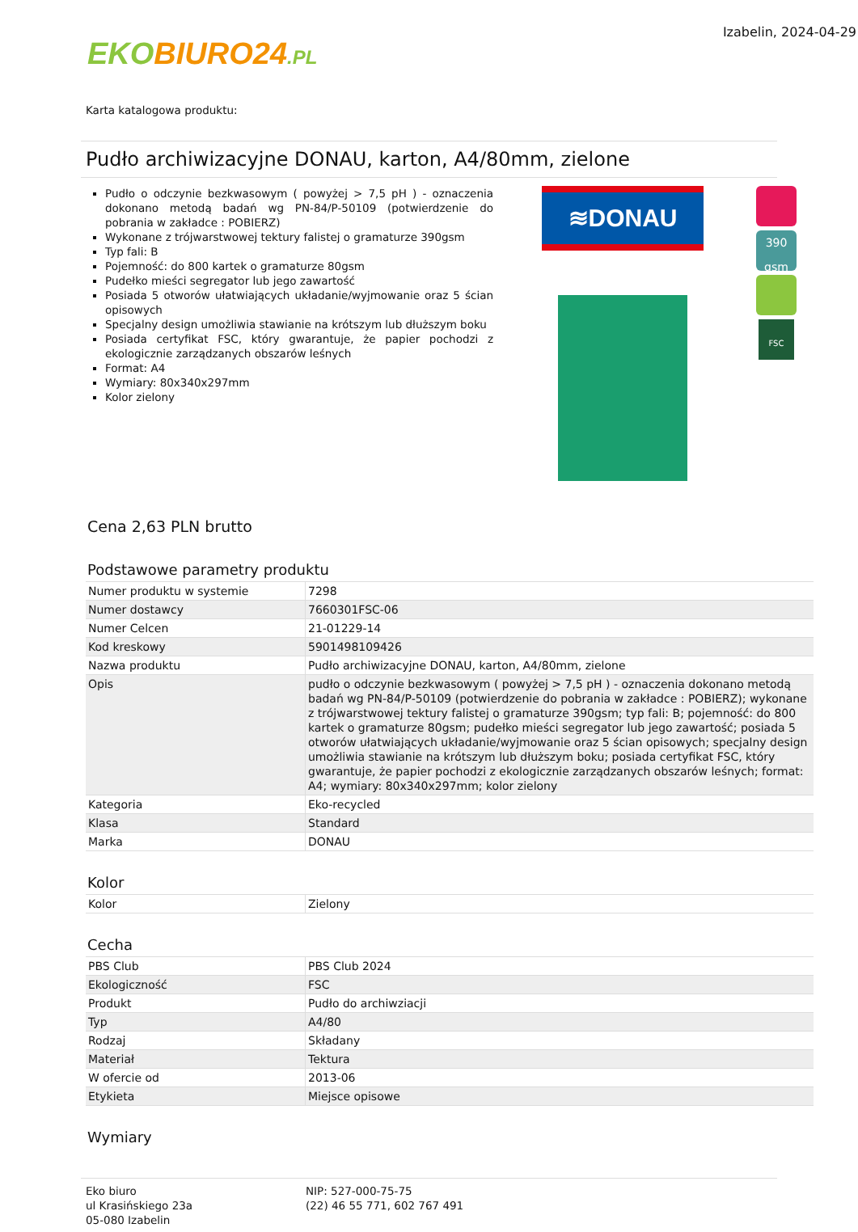EKO BIURO24.PL
Izabelin, 2024-04-29
Karta katalogowa produktu:
Pudło archiwizacyjne DONAU, karton, A4/80mm, zielone
Pudło o odczynie bezkwasowym ( powyżej > 7,5 pH ) - oznaczenia dokonano metodą badań wg PN-84/P-50109 (potwierdzenie do pobrania w zakładce : POBIERZ)
Wykonane z trójwarstwowej tektury falistej o gramaturze 390gsm
Typ fali: B
Pojemność: do 800 kartek o gramaturze 80gsm
Pudełko mieści segregator lub jego zawartość
Posiada 5 otworów ułatwiających układanie/wyjmowanie oraz 5 ścian opisowych
Specjalny design umożliwia stawianie na krótszym lub dłuższym boku
Posiada certyfikat FSC, który gwarantuje, że papier pochodzi z ekologicznie zarządzanych obszarów leśnych
Format: A4
Wymiary: 80x340x297mm
Kolor zielony
≋DONAU
390 gsm
FSC
Cena 2,63 PLN brutto
Podstawowe parametry produktu
| Numer produktu w systemie | 7298 |
| Numer dostawcy | 7660301FSC-06 |
| Numer Celcen | 21-01229-14 |
| Kod kreskowy | 5901498109426 |
| Nazwa produktu | Pudło archiwizacyjne DONAU, karton, A4/80mm, zielone |
| Opis | pudło o odczynie bezkwasowym ( powyżej > 7,5 pH ) - oznaczenia dokonano metodą badań wg PN-84/P-50109 (potwierdzenie do pobrania w zakładce : POBIERZ); wykonane z trójwarstwowej tektury falistej o gramaturze 390gsm; typ fali: B; pojemność: do 800 kartek o gramaturze 80gsm; pudełko mieści segregator lub jego zawartość; posiada 5 otworów ułatwiających układanie/wyjmowanie oraz 5 ścian opisowych; specjalny design umożliwia stawianie na krótszym lub dłuższym boku; posiada certyfikat FSC, który gwarantuje, że papier pochodzi z ekologicznie zarządzanych obszarów leśnych; format: A4; wymiary: 80x340x297mm; kolor zielony |
| Kategoria | Eko-recycled |
| Klasa | Standard |
| Marka | DONAU |
Kolor
| Kolor | Zielony |
Cecha
| PBS Club | PBS Club 2024 |
| Ekologiczność | FSC |
| Produkt | Pudło do archiwziacji |
| Typ | A4/80 |
| Rodzaj | Składany |
| Materiał | Tektura |
| W ofercie od | 2013-06 |
| Etykieta | Miejsce opisowe |
Wymiary
Eko biuro
ul Krasińskiego 23a
05-080 Izabelin
NIP: 527-000-75-75
(22) 46 55 771, 602 767 491